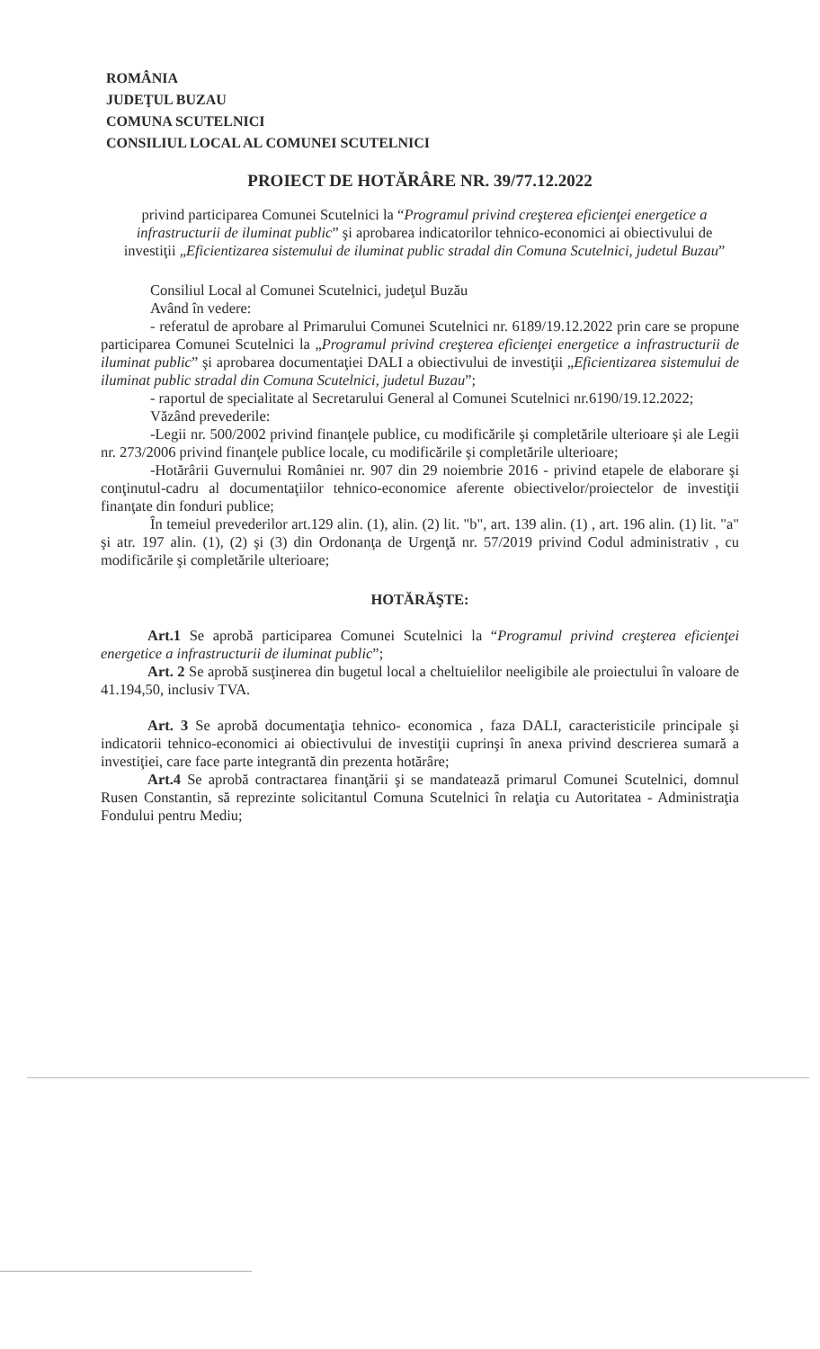ROMÂNIA
JUDEŢUL BUZAU
COMUNA SCUTELNICI
CONSILIUL LOCAL AL COMUNEI SCUTELNICI
PROIECT DE HOTĂRÂRE NR. 39/77.12.2022
privind participarea Comunei Scutelnici la “Programul privind creşterea eficienţei energetice a infrastructurii de iluminat public” şi aprobarea indicatorilor tehnico-economici ai obiectivului de investiţii „Eficientizarea sistemului de iluminat public stradal din Comuna Scutelnici, judetul Buzau”
Consiliul Local al Comunei Scutelnici, judeţul Buzău
Având în vedere:
- referatul de aprobare al Primarului Comunei Scutelnici nr. 6189/19.12.2022 prin care se propune participarea Comunei Scutelnici la „Programul privind creşterea eficienţei energetice a infrastructurii de iluminat public” şi aprobarea documentaţiei DALI a obiectivului de investiţii „Eficientizarea sistemului de iluminat public stradal din Comuna Scutelnici, judetul Buzau”;
- raportul de specialitate al Secretarului General al Comunei Scutelnici nr.6190/19.12.2022;
Văzând prevederile:
-Legii nr. 500/2002 privind finanţele publice, cu modificările şi completările ulterioare şi ale Legii nr. 273/2006 privind finanţele publice locale, cu modificările şi completările ulterioare;
-Hotărârii Guvernului României nr. 907 din 29 noiembrie 2016 - privind etapele de elaborare şi conţinutul-cadru al documentaţiilor tehnico-economice aferente obiectivelor/proiectelor de investiţii finanţate din fonduri publice;
În temeiul prevederilor art.129 alin. (1), alin. (2) lit. "b", art. 139 alin. (1) , art. 196 alin. (1) lit. "a" şi atr. 197 alin. (1), (2) şi (3) din Ordonanţa de Urgenţă nr. 57/2019 privind Codul administrativ , cu modificările şi completările ulterioare;
HOTĂRĂŞTE:
Art.1 Se aprobă participarea Comunei Scutelnici la “Programul privind creşterea eficienţei energetice a infrastructurii de iluminat public”;
Art. 2 Se aprobă susţinerea din bugetul local a cheltuielilor neeligibile ale proiectului în valoare de 41.194,50, inclusiv TVA.
Art. 3 Se aprobă documentaţia tehnico- economica , faza DALI, caracteristicile principale şi indicatorii tehnico-economici ai obiectivului de investiţii cuprinşi în anexa privind descrierea sumară a investiţiei, care face parte integrantă din prezenta hotărâre;
Art.4 Se aprobă contractarea finanţării şi se mandatează primarul Comunei Scutelnici, domnul Rusen Constantin, să reprezinte solicitantul Comuna Scutelnici în relaţia cu Autoritatea - Administraţia Fondului pentru Mediu;